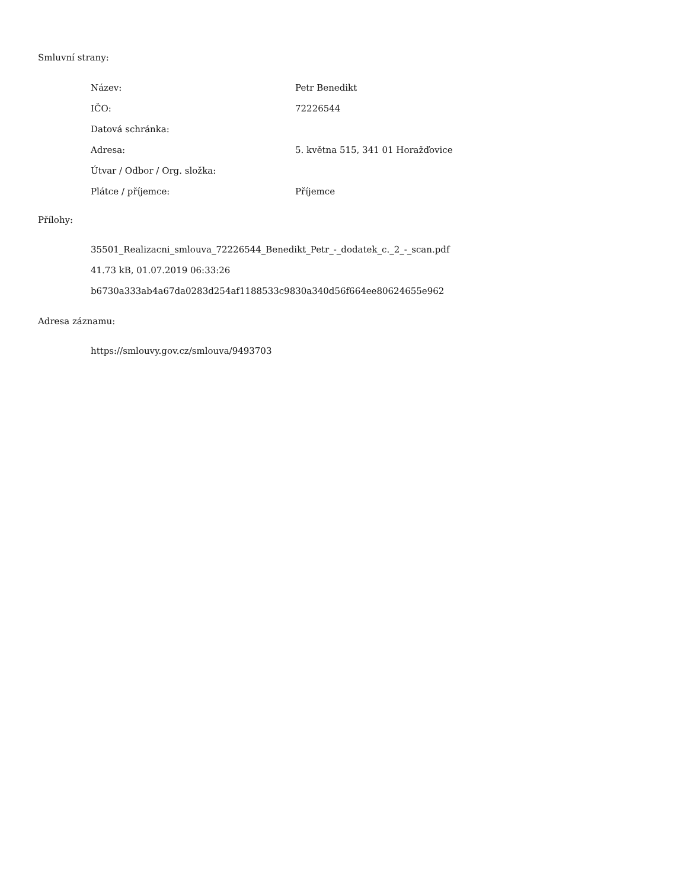Smluvní strany:
| Název: | Petr Benedikt |
| IČO: | 72226544 |
| Datová schránka: | |
| Adresa: | 5. května 515, 341 01 Horažďovice |
| Útvar / Odbor / Org. složka: | |
| Plátce / příjemce: | Příjemce |
Přílohy:
35501_Realizacni_smlouva_72226544_Benedikt_Petr_-_dodatek_c._2_-_scan.pdf
41.73 kB, 01.07.2019 06:33:26
b6730a333ab4a67da0283d254af1188533c9830a340d56f664ee80624655e962
Adresa záznamu:
https://smlouvy.gov.cz/smlouva/9493703